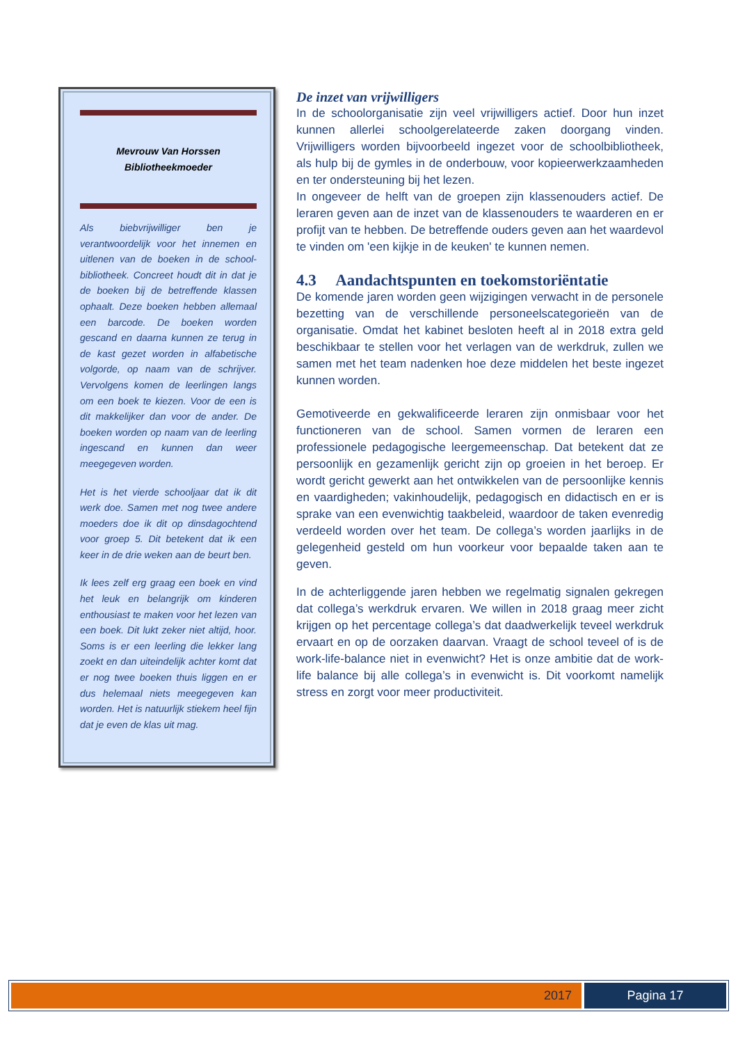Mevrouw Van Horssen
Bibliotheekmoeder
Als biebvrijwilliger ben je verantwoordelijk voor het innemen en uitlenen van de boeken in de school-bibliotheek. Concreet houdt dit in dat je de boeken bij de betreffende klassen ophaalt. Deze boeken hebben allemaal een barcode. De boeken worden gescand en daarna kunnen ze terug in de kast gezet worden in alfabetische volgorde, op naam van de schrijver. Vervolgens komen de leerlingen langs om een boek te kiezen. Voor de een is dit makkelijker dan voor de ander. De boeken worden op naam van de leerling ingescand en kunnen dan weer meegegeven worden.
Het is het vierde schooljaar dat ik dit werk doe. Samen met nog twee andere moeders doe ik dit op dinsdagochtend voor groep 5. Dit betekent dat ik een keer in de drie weken aan de beurt ben.
Ik lees zelf erg graag een boek en vind het leuk en belangrijk om kinderen enthousiast te maken voor het lezen van een boek. Dit lukt zeker niet altijd, hoor. Soms is er een leerling die lekker lang zoekt en dan uiteindelijk achter komt dat er nog twee boeken thuis liggen en er dus helemaal niets meegegeven kan worden. Het is natuurlijk stiekem heel fijn dat je even de klas uit mag.
De inzet van vrijwilligers
In de schoolorganisatie zijn veel vrijwilligers actief. Door hun inzet kunnen allerlei schoolgerelateerde zaken doorgang vinden. Vrijwilligers worden bijvoorbeeld ingezet voor de schoolbibliotheek, als hulp bij de gymles in de onderbouw, voor kopieerwerkzaamheden en ter ondersteuning bij het lezen.
In ongeveer de helft van de groepen zijn klassenouders actief. De leraren geven aan de inzet van de klassenouders te waarderen en er profijt van te hebben. De betreffende ouders geven aan het waardevol te vinden om 'een kijkje in de keuken' te kunnen nemen.
4.3 Aandachtspunten en toekomstoriëntatie
De komende jaren worden geen wijzigingen verwacht in de personele bezetting van de verschillende personeelscategorieën van de organisatie. Omdat het kabinet besloten heeft al in 2018 extra geld beschikbaar te stellen voor het verlagen van de werkdruk, zullen we samen met het team nadenken hoe deze middelen het beste ingezet kunnen worden.
Gemotiveerde en gekwalificeerde leraren zijn onmisbaar voor het functioneren van de school. Samen vormen de leraren een professionele pedagogische leergemeenschap. Dat betekent dat ze persoonlijk en gezamenlijk gericht zijn op groeien in het beroep. Er wordt gericht gewerkt aan het ontwikkelen van de persoonlijke kennis en vaardigheden; vakinhoudelijk, pedagogisch en didactisch en er is sprake van een evenwichtig taakbeleid, waardoor de taken evenredig verdeeld worden over het team. De collega’s worden jaarlijks in de gelegenheid gesteld om hun voorkeur voor bepaalde taken aan te geven.
In de achterliggende jaren hebben we regelmatig signalen gekregen dat collega’s werkdruk ervaren. We willen in 2018 graag meer zicht krijgen op het percentage collega’s dat daadwerkelijk teveel werkdruk ervaart en op de oorzaken daarvan. Vraagt de school teveel of is de work-life-balance niet in evenwicht? Het is onze ambitie dat de work-life balance bij alle collega’s in evenwicht is. Dit voorkomt namelijk stress en zorgt voor meer productiviteit.
2017 Pagina 17